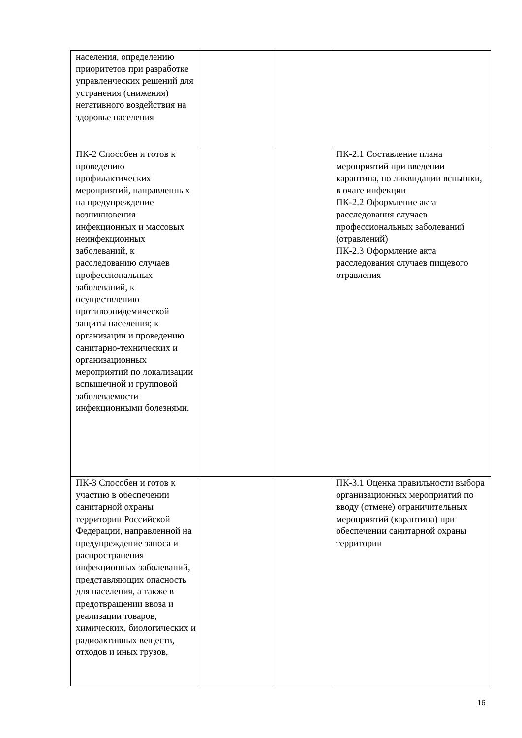| населения, определению приоритетов при разработке управленческих решений для устранения (снижения) негативного воздействия на здоровье населения | | | |
| ПК-2 Способен и готов к проведению профилактических мероприятий, направленных на предупреждение возникновения инфекционных и массовых неинфекционных заболеваний, к расследованию случаев профессиональных заболеваний, к осуществлению противоэпидемической защиты населения; к организации и проведению санитарно-технических и организационных мероприятий по локализации вспышечной и групповой заболеваемости инфекционными болезнями. | | | ПК-2.1 Составление плана мероприятий при введении карантина, по ликвидации вспышки, в очаге инфекции ПК-2.2 Оформление акта расследования случаев профессиональных заболеваний (отравлений) ПК-2.3 Оформление акта расследования случаев пищевого отравления |
| ПК-3 Способен и готов к участию в обеспечении санитарной охраны территории Российской Федерации, направленной на предупреждение заноса и распространения инфекционных заболеваний, представляющих опасность для населения, а также в предотвращении ввоза и реализации товаров, химических, биологических и радиоактивных веществ, отходов и иных грузов, | | | ПК-3.1 Оценка правильности выбора организационных мероприятий по вводу (отмене) ограничительных мероприятий (карантина) при обеспечении санитарной охраны территории |
16